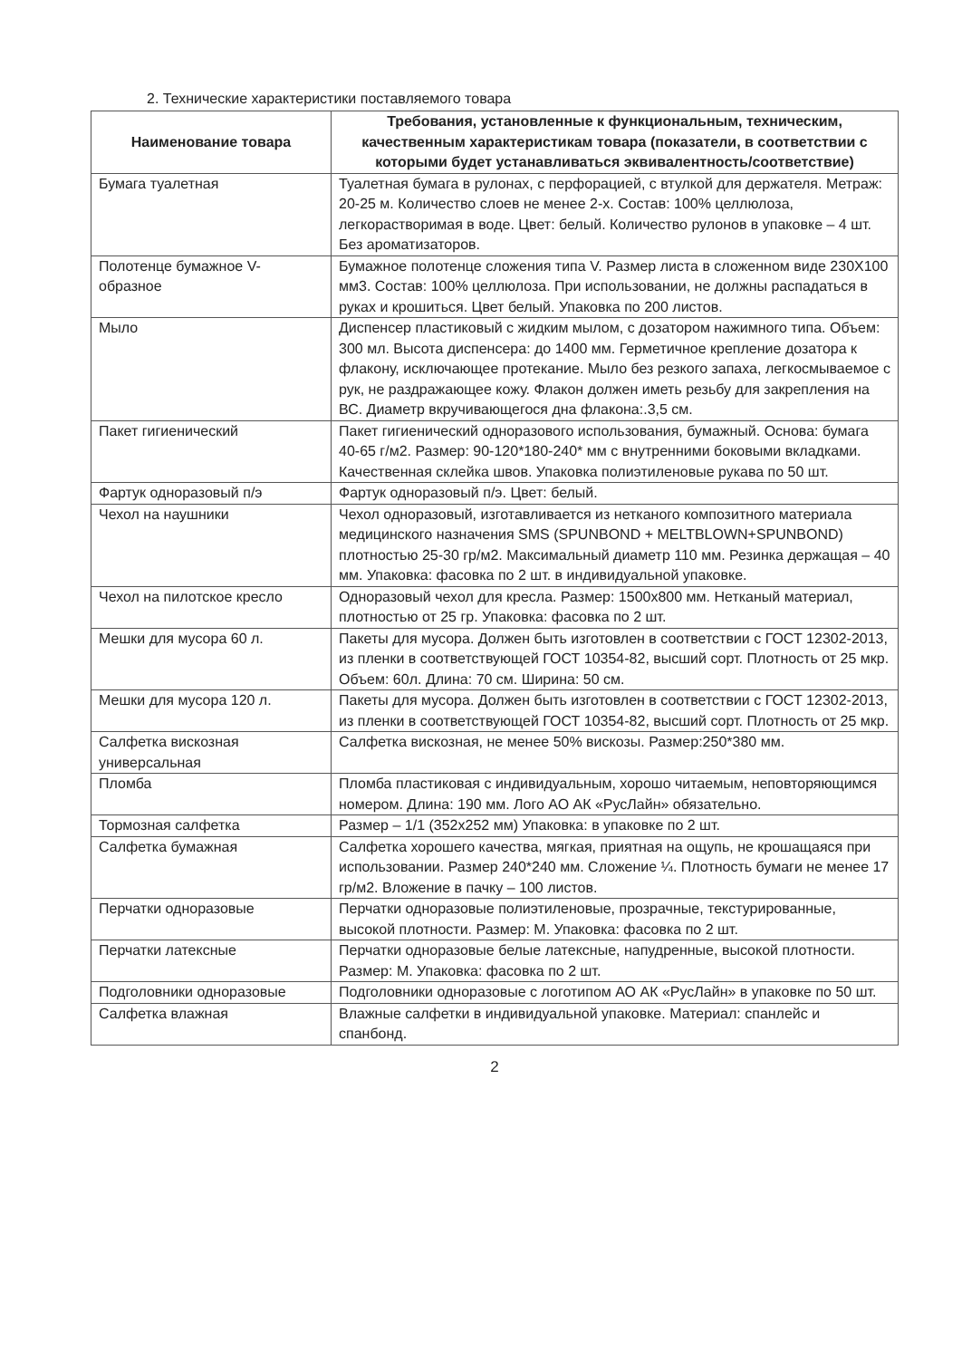2. Технические характеристики поставляемого товара
| Наименование товара | Требования, установленные к функциональным, техническим, качественным характеристикам товара (показатели, в соответствии с которыми будет устанавливаться эквивалентность/соответствие) |
| --- | --- |
| Бумага туалетная | Туалетная бумага в рулонах, с перфорацией, с втулкой для держателя. Метраж: 20-25 м. Количество слоев не менее 2-х. Состав: 100% целлюлоза, легкорастворимая в воде. Цвет: белый. Количество рулонов в упаковке – 4 шт. Без ароматизаторов. |
| Полотенце бумажное V-образное | Бумажное полотенце сложения типа V. Размер листа в сложенном виде 230X100 мм3. Состав: 100% целлюлоза. При использовании, не должны распадаться в руках и крошиться. Цвет белый. Упаковка по 200 листов. |
| Мыло | Диспенсер пластиковый с жидким мылом, с дозатором нажимного типа. Объем: 300 мл. Высота диспенсера: до 1400 мм. Герметичное крепление дозатора к флакону, исключающее протекание. Мыло без резкого запаха, легкосмываемое с рук, не раздражающее кожу. Флакон должен иметь резьбу для закрепления на ВС. Диаметр вкручивающегося дна флакона:.3,5 см. |
| Пакет гигиенический | Пакет гигиенический одноразового использования, бумажный. Основа: бумага 40-65 г/м2. Размер: 90-120*180-240* мм с внутренними боковыми вкладками. Качественная склейка швов. Упаковка полиэтиленовые рукава по 50 шт. |
| Фартук одноразовый п/э | Фартук одноразовый п/э. Цвет: белый. |
| Чехол на наушники | Чехол одноразовый, изготавливается из нетканого композитного материала медицинского назначения SMS (SPUNBOND + MELTBLOWN+SPUNBOND) плотностью 25-30 гр/м2. Максимальный диаметр 110 мм. Резинка держащая – 40 мм. Упаковка: фасовка по 2 шт. в индивидуальной упаковке. |
| Чехол на пилотское кресло | Одноразовый чехол для кресла. Размер: 1500х800 мм. Нетканый материал, плотностью от 25 гр. Упаковка: фасовка по 2 шт. |
| Мешки для мусора 60 л. | Пакеты для мусора. Должен быть изготовлен в соответствии с ГОСТ 12302-2013, из пленки в соответствующей ГОСТ 10354-82, высший сорт. Плотность от 25 мкр. Объем: 60л. Длина: 70 см. Ширина: 50 см. |
| Мешки для мусора 120 л. | Пакеты для мусора. Должен быть изготовлен в соответствии с ГОСТ 12302-2013, из пленки в соответствующей ГОСТ 10354-82, высший сорт. Плотность от 25 мкр. |
| Салфетка вискозная универсальная | Салфетка вискозная, не менее 50% вискозы. Размер:250*380 мм. |
| Пломба | Пломба пластиковая с индивидуальным, хорошо читаемым, неповторяющимся номером. Длина: 190 мм. Лого АО АК «РусЛайн» обязательно. |
| Тормозная салфетка | Размер – 1/1 (352х252 мм) Упаковка: в упаковке по 2 шт. |
| Салфетка бумажная | Салфетка хорошего качества, мягкая, приятная на ощупь, не крошащаяся при использовании. Размер 240*240 мм. Сложение ¼. Плотность бумаги не менее 17 гр/м2. Вложение в пачку – 100 листов. |
| Перчатки одноразовые | Перчатки одноразовые полиэтиленовые, прозрачные, текстурированные, высокой плотности. Размер: М. Упаковка: фасовка по 2 шт. |
| Перчатки латексные | Перчатки одноразовые белые латексные, напудренные, высокой плотности. Размер: М. Упаковка: фасовка по 2 шт. |
| Подголовники одноразовые | Подголовники одноразовые с логотипом АО АК «РусЛайн» в упаковке по 50 шт. |
| Салфетка влажная | Влажные салфетки в индивидуальной упаковке. Материал: спанлейс и спанбонд. |
2